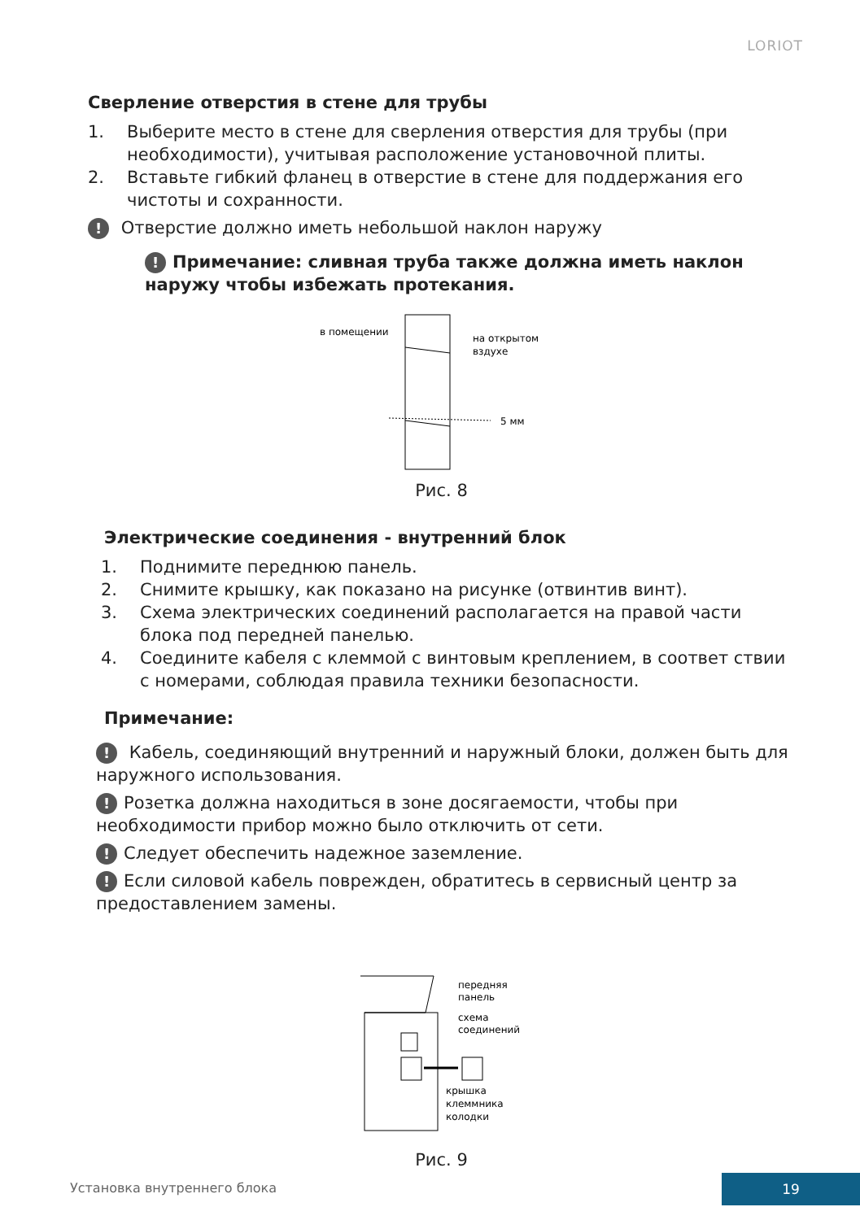LORIOT
Сверление отверстия в стене для трубы
1. Выберите место в стене для сверления отверстия для трубы (при необходимости), учитывая расположение установочной плиты.
2. Вставьте гибкий фланец в отверстие в стене для поддержания его чистоты и сохранности.
! Отверстие должно иметь небольшой наклон наружу
! Примечание: сливная труба также должна иметь наклон наружу чтобы избежать протекания.
в помещении
на открытом
вздухе
5 мм
Рис. 8
Электрические соединения - внутренний блок
1. Поднимите переднюю панель.
2. Снимите крышку, как показано на рисунке (отвинтив винт).
3. Схема электрических соединений располагается на правой части блока под передней панелью.
4. Соедините кабеля с клеммой с винтовым креплением, в соответ ствии с номерами, соблюдая правила техники безопасности.
Примечание:
! Кабель, соединяющий внутренний и наружный блоки, должен быть для наружного использования.
! Розетка должна находиться в зоне досягаемости, чтобы при необходимости прибор можно было отключить от сети.
! Следует обеспечить надежное заземление.
! Если силовой кабель поврежден, обратитесь в сервисный центр за предоставлением замены.
передняя
панель
схема
соединений
крышка
клеммника
колодки
Рис. 9
Установка внутреннего блока
19